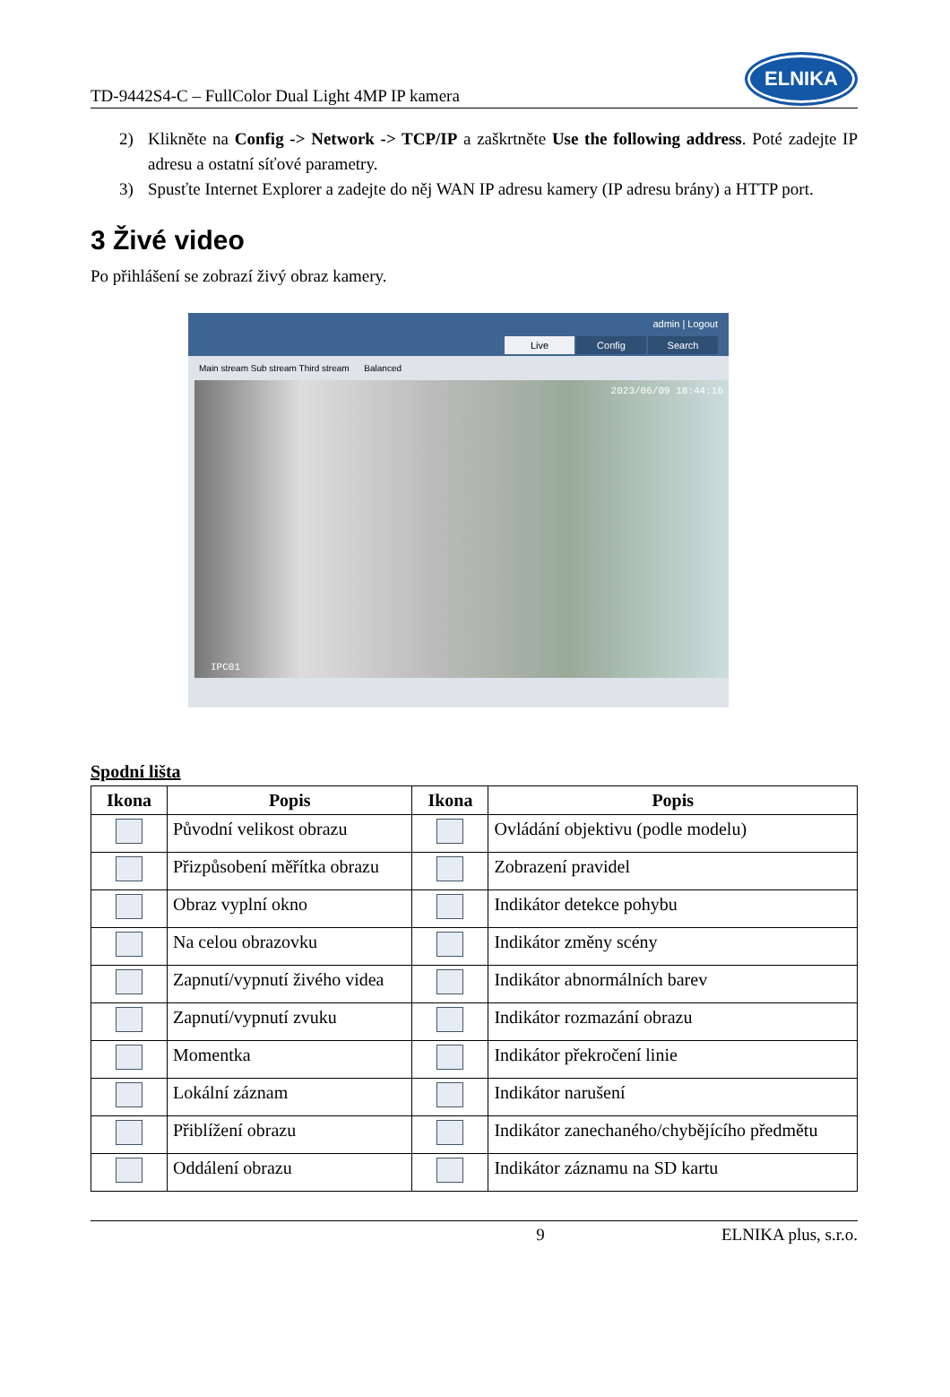TD-9442S4-C – FullColor Dual Light 4MP IP kamera
ELNIKA
2) Klikněte na Config -> Network -> TCP/IP a zaškrtněte Use the following address. Poté zadejte IP adresu a ostatní síťové parametry.
3) Spusťte Internet Explorer a zadejte do něj WAN IP adresu kamery (IP adresu brány) a HTTP port.
3 Živé video
Po přihlášení se zobrazí živý obraz kamery.
admin | Logout
Live Config Search
Main stream Sub stream Third stream Balanced
2023/06/09 18:44:16
IPC01
Spodní lišta
| Ikona | Popis | Ikona | Popis |
| --- | --- | --- | --- |
| | Původní velikost obrazu | | Ovládání objektivu (podle modelu) |
| | Přizpůsobení měřítka obrazu | | Zobrazení pravidel |
| | Obraz vyplní okno | | Indikátor detekce pohybu |
| | Na celou obrazovku | | Indikátor změny scény |
| | Zapnutí/vypnutí živého videa | | Indikátor abnormálních barev |
| | Zapnutí/vypnutí zvuku | | Indikátor rozmazání obrazu |
| | Momentka | | Indikátor překročení linie |
| | Lokální záznam | | Indikátor narušení |
| | Přiblížení obrazu | | Indikátor zanechaného/chybějícího předmětu |
| | Oddálení obrazu | | Indikátor záznamu na SD kartu |
9 ELNIKA plus, s.r.o.